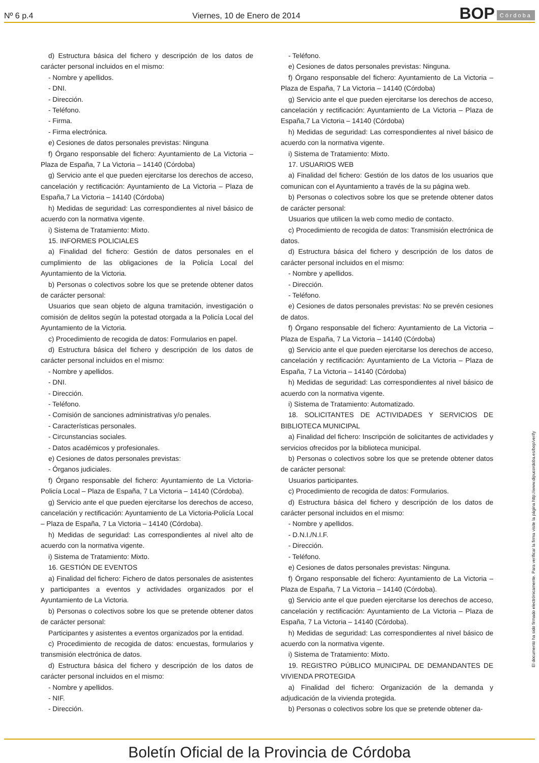Nº 6 p.4 Viernes, 10 de Enero de 2014
BOP Córdoba
d) Estructura básica del fichero y descripción de los datos de carácter personal incluidos en el mismo:
- Nombre y apellidos.
- DNI.
- Dirección.
- Teléfono.
- Firma.
- Firma electrónica.
e) Cesiones de datos personales previstas: Ninguna
f) Órgano responsable del fichero: Ayuntamiento de La Victoria – Plaza de España, 7 La Victoria – 14140 (Córdoba)
g) Servicio ante el que pueden ejercitarse los derechos de acceso, cancelación y rectificación: Ayuntamiento de La Victoria – Plaza de España,7 La Victoria – 14140 (Córdoba)
h) Medidas de seguridad: Las correspondientes al nivel básico de acuerdo con la normativa vigente.
i) Sistema de Tratamiento: Mixto.
15. INFORMES POLICIALES
a) Finalidad del fichero: Gestión de datos personales en el cumplimiento de las obligaciones de la Policía Local del Ayuntamiento de la Victoria.
b) Personas o colectivos sobre los que se pretende obtener datos de carácter personal:
Usuarios que sean objeto de alguna tramitación, investigación o comisión de delitos según la potestad otorgada a la Policía Local del Ayuntamiento de la Victoria.
c) Procedimiento de recogida de datos: Formularios en papel.
d) Estructura básica del fichero y descripción de los datos de carácter personal incluidos en el mismo:
- Nombre y apellidos.
- DNI.
- Dirección.
- Teléfono.
- Comisión de sanciones administrativas y/o penales.
- Características personales.
- Circunstancias sociales.
- Datos académicos y profesionales.
e) Cesiones de datos personales previstas:
- Órganos judiciales.
f) Órgano responsable del fichero: Ayuntamiento de La Victoria-Policía Local – Plaza de España, 7 La Victoria – 14140 (Córdoba).
g) Servicio ante el que pueden ejercitarse los derechos de acceso, cancelación y rectificación: Ayuntamiento de La Victoria-Policía Local – Plaza de España, 7 La Victoria – 14140 (Córdoba).
h) Medidas de seguridad: Las correspondientes al nivel alto de acuerdo con la normativa vigente.
i) Sistema de Tratamiento: Mixto.
16. GESTIÓN DE EVENTOS
a) Finalidad del fichero: Fichero de datos personales de asistentes y participantes a eventos y actividades organizados por el Ayuntamiento de La Victoria.
b) Personas o colectivos sobre los que se pretende obtener datos de carácter personal:
Participantes y asistentes a eventos organizados por la entidad.
c) Procedimiento de recogida de datos: encuestas, formularios y transmisión electrónica de datos.
d) Estructura básica del fichero y descripción de los datos de carácter personal incluidos en el mismo:
- Nombre y apellidos.
- NIF.
- Dirección.
- Teléfono.
e) Cesiones de datos personales previstas: Ninguna.
f) Órgano responsable del fichero: Ayuntamiento de La Victoria – Plaza de España, 7 La Victoria – 14140 (Córdoba)
g) Servicio ante el que pueden ejercitarse los derechos de acceso, cancelación y rectificación: Ayuntamiento de La Victoria – Plaza de España,7 La Victoria – 14140 (Córdoba)
h) Medidas de seguridad: Las correspondientes al nivel básico de acuerdo con la normativa vigente.
i) Sistema de Tratamiento: Mixto.
17. USUARIOS WEB
a) Finalidad del fichero: Gestión de los datos de los usuarios que comunican con el Ayuntamiento a través de la su página web.
b) Personas o colectivos sobre los que se pretende obtener datos de carácter personal:
Usuarios que utilicen la web como medio de contacto.
c) Procedimiento de recogida de datos: Transmisión electrónica de datos.
d) Estructura básica del fichero y descripción de los datos de carácter personal incluidos en el mismo:
- Nombre y apellidos.
- Dirección.
- Teléfono.
e) Cesiones de datos personales previstas: No se prevén cesiones de datos.
f) Órgano responsable del fichero: Ayuntamiento de La Victoria – Plaza de España, 7 La Victoria – 14140 (Córdoba)
g) Servicio ante el que pueden ejercitarse los derechos de acceso, cancelación y rectificación: Ayuntamiento de La Victoria – Plaza de España, 7 La Victoria – 14140 (Córdoba)
h) Medidas de seguridad: Las correspondientes al nivel básico de acuerdo con la normativa vigente.
i) Sistema de Tratamiento: Automatizado.
18. SOLICITANTES DE ACTIVIDADES Y SERVICIOS DE BIBLIOTECA MUNICIPAL
a) Finalidad del fichero: Inscripción de solicitantes de actividades y servicios ofrecidos por la biblioteca municipal.
b) Personas o colectivos sobre los que se pretende obtener datos de carácter personal:
Usuarios participantes.
c) Procedimiento de recogida de datos: Formularios.
d) Estructura básica del fichero y descripción de los datos de carácter personal incluidos en el mismo:
- Nombre y apellidos.
- D.N.I./N.I.F.
- Dirección.
- Teléfono.
e) Cesiones de datos personales previstas: Ninguna.
f) Órgano responsable del fichero: Ayuntamiento de La Victoria – Plaza de España, 7 La Victoria – 14140 (Córdoba).
g) Servicio ante el que pueden ejercitarse los derechos de acceso, cancelación y rectificación: Ayuntamiento de La Victoria – Plaza de España, 7 La Victoria – 14140 (Córdoba).
h) Medidas de seguridad: Las correspondientes al nivel básico de acuerdo con la normativa vigente.
i) Sistema de Tratamiento: Mixto.
19. REGISTRO PÚBLICO MUNICIPAL DE DEMANDANTES DE VIVIENDA PROTEGIDA
a) Finalidad del fichero: Organización de la demanda y adjudicación de la vivienda protegida.
b) Personas o colectivos sobre los que se pretende obtener da-
El documento ha sido firmado electrónicamente. Para verificar la firma visite la página http://www.dipucordoba.es/bop/verify
Boletín Oficial de la Provincia de Córdoba